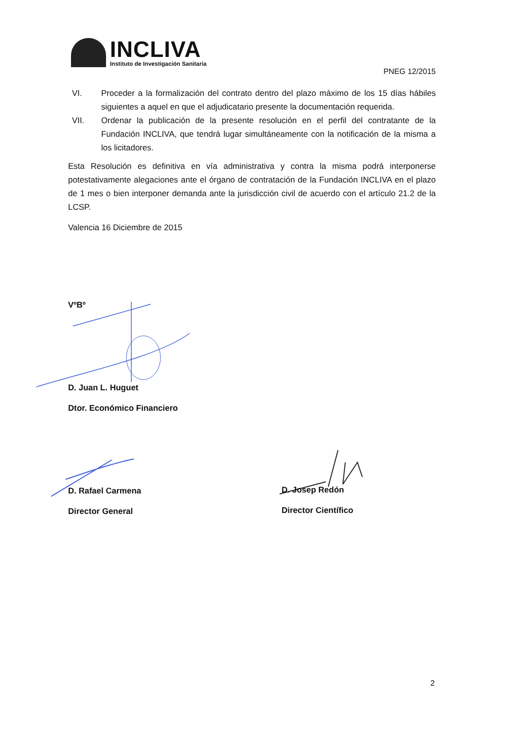INCLIVA
Instituto de Investigación Sanitaria
PNEG 12/2015
VI. Proceder a la formalización del contrato dentro del plazo máximo de los 15 días hábiles siguientes a aquel en que el adjudicatario presente la documentación requerida.
VII. Ordenar la publicación de la presente resolución en el perfil del contratante de la Fundación INCLIVA, que tendrá lugar simultáneamente con la notificación de la misma a los licitadores.
Esta Resolución es definitiva en vía administrativa y contra la misma podrá interponerse potestativamente alegaciones ante el órgano de contratación de la Fundación INCLIVA en el plazo de 1 mes o bien interponer demanda ante la jurisdicción civil de acuerdo con el artículo 21.2 de la LCSP.
Valencia 16 Diciembre de 2015
VºBº
D. Juan L. Huguet
Dtor. Económico Financiero
D. Rafael Carmena
Director General
D. Josep Redón
Director Científico
2